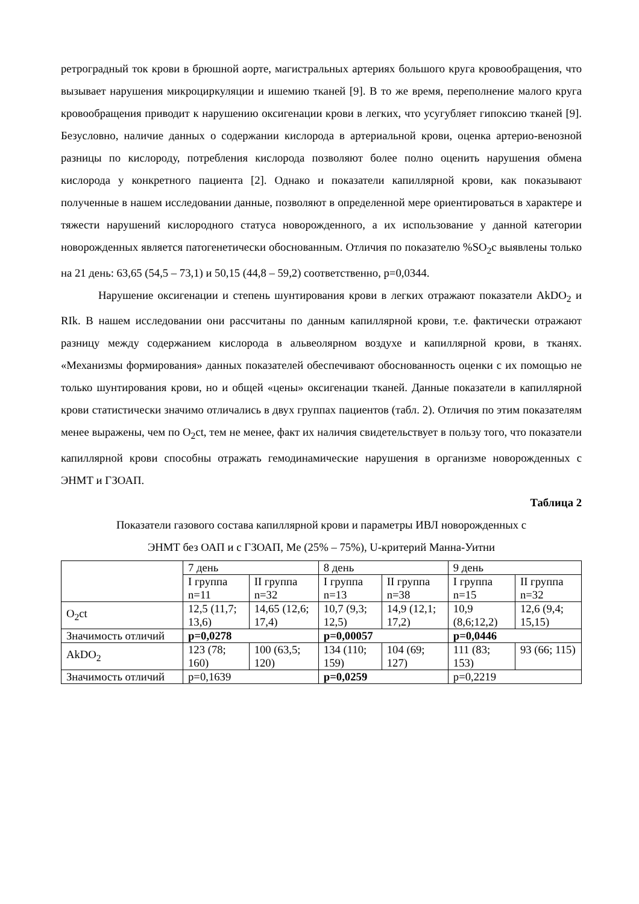ретроградный ток крови в брюшной аорте, магистральных артериях большого круга кровообращения, что вызывает нарушения микроциркуляции и ишемию тканей [9]. В то же время, переполнение малого круга кровообращения приводит к нарушению оксигенации крови в легких, что усугубляет гипоксию тканей [9]. Безусловно, наличие данных о содержании кислорода в артериальной крови, оценка артерио-венозной разницы по кислороду, потребления кислорода позволяют более полно оценить нарушения обмена кислорода у конкретного пациента [2]. Однако и показатели капиллярной крови, как показывают полученные в нашем исследовании данные, позволяют в определенной мере ориентироваться в характере и тяжести нарушений кислородного статуса новорожденного, а их использование у данной категории новорожденных является патогенетически обоснованным. Отличия по показателю %SO<sub>2</sub>c выявлены только на 21 день: 63,65 (54,5 – 73,1) и 50,15 (44,8 – 59,2) соответственно, p=0,0344.
Нарушение оксигенации и степень шунтирования крови в легких отражают показатели AkDO<sub>2</sub> и RIk. В нашем исследовании они рассчитаны по данным капиллярной крови, т.е. фактически отражают разницу между содержанием кислорода в альвеолярном воздухе и капиллярной крови, в тканях. «Механизмы формирования» данных показателей обеспечивают обоснованность оценки с их помощью не только шунтирования крови, но и общей «цены» оксигенации тканей. Данные показатели в капиллярной крови статистически значимо отличались в двух группах пациентов (табл. 2). Отличия по этим показателям менее выражены, чем по O<sub>2</sub>ct, тем не менее, факт их наличия свидетельствует в пользу того, что показатели капиллярной крови способны отражать гемодинамические нарушения в организме новорожденных с ЭНМТ и ГЗОАП.
Таблица 2
Показатели газового состава капиллярной крови и параметры ИВЛ новорожденных с
ЭНМТ без ОАП и с ГЗОАП, Me (25% – 75%), U-критерий Манна-Уитни
| | 7 день | | 8 день | | 9 день | |
| | I группа n=11 | II группа n=32 | I группа n=13 | II группа n=38 | I группа n=15 | II группа n=32 |
| O<sub>2</sub>ct | 12,5 (11,7; 13,6) | 14,65 (12,6; 17,4) | 10,7 (9,3; 12,5) | 14,9 (12,1; 17,2) | 10,9 (8,6;12,2) | 12,6 (9,4; 15,15) |
| Значимость отличий | p=0,0278 | | p=0,00057 | | p=0,0446 | |
| AkDO<sub>2</sub> | 123 (78; 160) | 100 (63,5; 120) | 134 (110; 159) | 104 (69; 127) | 111 (83; 153) | 93 (66; 115) |
| Значимость отличий | p=0,1639 | | p=0,0259 | | p=0,2219 | |